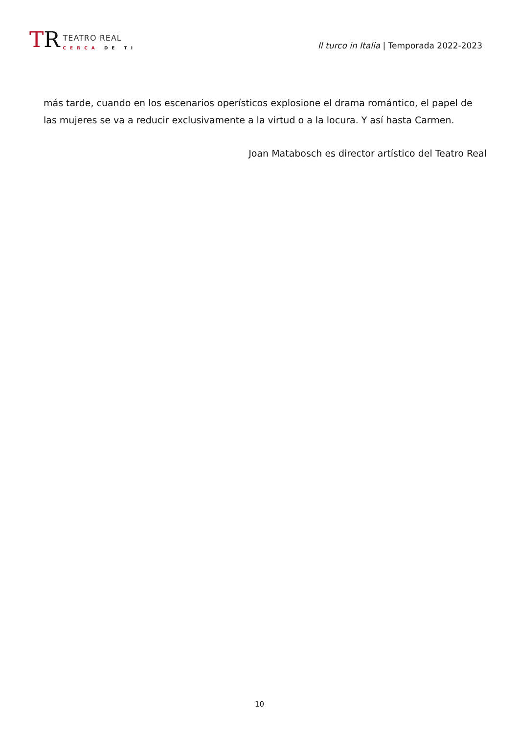TR
TEATRO REAL
CERCA DE TI
Il turco in Italia | Temporada 2022-2023
más tarde, cuando en los escenarios operísticos explosione el drama romántico, el papel de las mujeres se va a reducir exclusivamente a la virtud o a la locura. Y así hasta Carmen.
Joan Matabosch es director artístico del Teatro Real
10